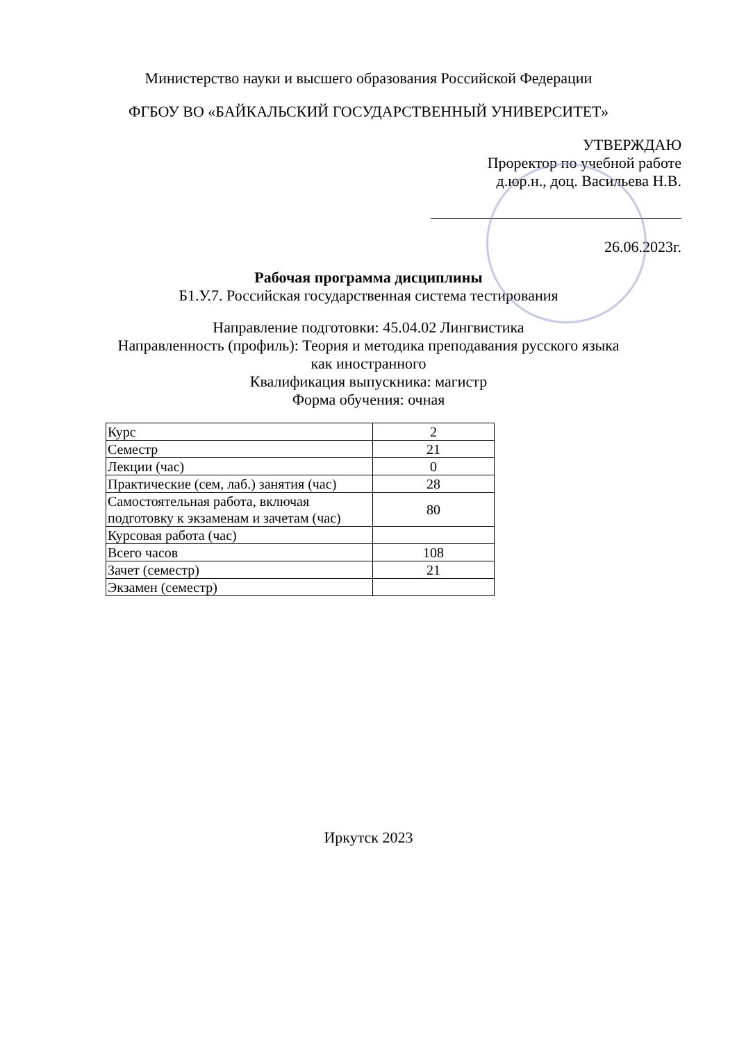Министерство науки и высшего образования Российской Федерации
ФГБОУ ВО «БАЙКАЛЬСКИЙ ГОСУДАРСТВЕННЫЙ УНИВЕРСИТЕТ»
УТВЕРЖДАЮ
Проректор по учебной работе
д.юр.н., доц. Васильева Н.В.
26.06.2023г.
Рабочая программа дисциплины
Б1.У.7. Российская государственная система тестирования
Направление подготовки: 45.04.02 Лингвистика
Направленность (профиль): Теория и методика преподавания русского языка
как иностранного
Квалификация выпускника: магистр
Форма обучения: очная
| Курс | 2 |
| Семестр | 21 |
| Лекции (час) | 0 |
| Практические (сем, лаб.) занятия (час) | 28 |
| Самостоятельная работа, включая подготовку к экзаменам и зачетам (час) | 80 |
| Курсовая работа (час) | |
| Всего часов | 108 |
| Зачет (семестр) | 21 |
| Экзамен (семестр) | |
Иркутск 2023